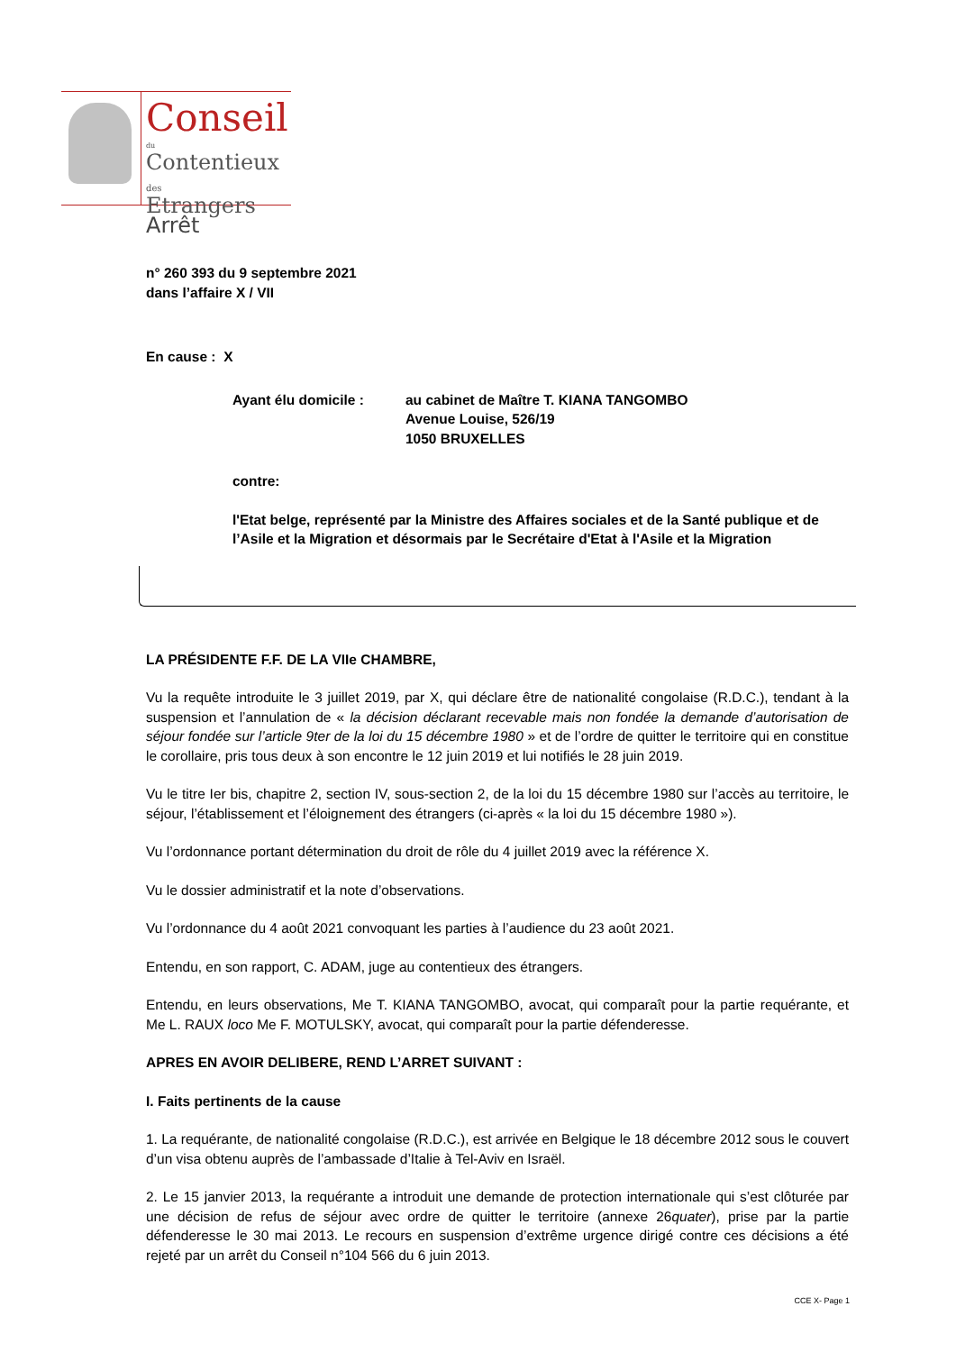Conseil
du
Contentieux des
Etrangers
Arrêt
n° 260 393 du 9 septembre 2021
dans l’affaire X / VII
En cause : X
Ayant élu domicile : au cabinet de Maître T. KIANA TANGOMBO
Avenue Louise, 526/19
1050 BRUXELLES
contre:
l'Etat belge, représenté par la Ministre des Affaires sociales et de la Santé publique et de l’Asile et la Migration et désormais par le Secrétaire d'Etat à l'Asile et la Migration
LA PRÉSIDENTE F.F. DE LA VIIe CHAMBRE,
Vu la requête introduite le 3 juillet 2019, par X, qui déclare être de nationalité congolaise (R.D.C.), tendant à la suspension et l’annulation de « la décision déclarant recevable mais non fondée la demande d’autorisation de séjour fondée sur l’article 9ter de la loi du 15 décembre 1980 » et de l’ordre de quitter le territoire qui en constitue le corollaire, pris tous deux à son encontre le 12 juin 2019 et lui notifiés le 28 juin 2019.
Vu le titre Ier bis, chapitre 2, section IV, sous-section 2, de la loi du 15 décembre 1980 sur l’accès au territoire, le séjour, l’établissement et l’éloignement des étrangers (ci-après « la loi du 15 décembre 1980 »).
Vu l’ordonnance portant détermination du droit de rôle du 4 juillet 2019 avec la référence X.
Vu le dossier administratif et la note d’observations.
Vu l’ordonnance du 4 août 2021 convoquant les parties à l’audience du 23 août 2021.
Entendu, en son rapport, C. ADAM, juge au contentieux des étrangers.
Entendu, en leurs observations, Me T. KIANA TANGOMBO, avocat, qui comparaît pour la partie requérante, et Me L. RAUX loco Me F. MOTULSKY, avocat, qui comparaît pour la partie défenderesse.
APRES EN AVOIR DELIBERE, REND L’ARRET SUIVANT :
I. Faits pertinents de la cause
1. La requérante, de nationalité congolaise (R.D.C.), est arrivée en Belgique le 18 décembre 2012 sous le couvert d’un visa obtenu auprès de l’ambassade d’Italie à Tel-Aviv en Israël.
2. Le 15 janvier 2013, la requérante a introduit une demande de protection internationale qui s’est clôturée par une décision de refus de séjour avec ordre de quitter le territoire (annexe 26quater), prise par la partie défenderesse le 30 mai 2013. Le recours en suspension d’extrême urgence dirigé contre ces décisions a été rejeté par un arrêt du Conseil n°104 566 du 6 juin 2013.
CCE X- Page 1